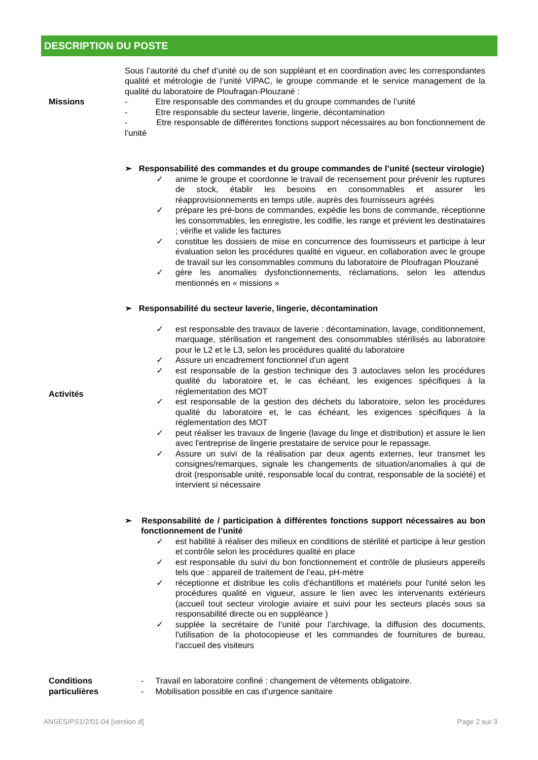DESCRIPTION DU POSTE
| Missions | Sous l’autorité du chef d’unité ou de son suppléant et en coordination avec les correspondantes qualité et métrologie de l’unité VIPAC, le groupe commande et le service management de la qualité du laboratoire de Ploufragan-Plouzané : - Etre responsable des commandes et du groupe commandes de l’unité - Etre responsable du secteur laverie, lingerie, décontamination - Etre responsable de différentes fonctions support nécessaires au bon fonctionnement de l’unité |
| Activités | ➢ Responsabilité des commandes et du groupe commandes de l’unité (secteur virologie) ✓ anime le groupe et coordonne le travail de recensement pour prévenir les ruptures de stock, établir les besoins en consommables et assurer les réapprovisionnements en temps utile, auprès des fournisseurs agréés ✓ prépare les pré-bons de commandes, expédie les bons de commande, réceptionne les consommables, les enregistre, les codifie, les range et prévient les destinataires ; vérifie et valide les factures ✓ constitue les dossiers de mise en concurrence des fournisseurs et participe à leur évaluation selon les procédures qualité en vigueur, en collaboration avec le groupe de travail sur les consommables communs du laboratoire de Ploufragan Plouzané ✓ gère les anomalies dysfonctionnements, réclamations, selon les attendus mentionnés en « missions » ➢ Responsabilité du secteur laverie, lingerie, décontamination ✓ est responsable des travaux de laverie : décontamination, lavage, conditionnement, marquage, stérilisation et rangement des consommables stérilisés au laboratoire pour le L2 et le L3, selon les procédures qualité du laboratoire ✓ Assure un encadrement fonctionnel d’un agent ✓ est responsable de la gestion technique des 3 autoclaves selon les procédures qualité du laboratoire et, le cas échéant, les exigences spécifiques à la réglementation des MOT ✓ est responsable de la gestion des déchets du laboratoire, selon les procédures qualité du laboratoire et, le cas échéant, les exigences spécifiques à la réglementation des MOT ✓ peut réaliser les travaux de lingerie (lavage du linge et distribution) et assure le lien avec l'entreprise de lingerie prestataire de service pour le repassage. ✓ Assure un suivi de la réalisation par deux agents externes, leur transmet les consignes/remarques, signale les changements de situation/anomalies à qui de droit (responsable unité, responsable local du contrat, responsable de la société) et intervient si nécessaire ➢ Responsabilité de / participation à différentes fonctions support nécessaires au bon fonctionnement de l’unité ✓ est habilité à réaliser des milieux en conditions de stérilité et participe à leur gestion et contrôle selon les procédures qualité en place ✓ est responsable du suivi du bon fonctionnement et contrôle de plusieurs appereils tels que : appareil de traitement de l’eau, pH-mètre ✓ réceptionne et distribue les colis d'échantillons et matériels pour l'unité selon les procédures qualité en vigueur, assure le lien avec les intervenants extérieurs (accueil tout secteur virologie aviaire et suivi pour les secteurs placés sous sa responsabilité directe ou en suppléance ) ✓ supplée la secrétaire de l’unité pour l’archivage, la diffusion des documents, l'utilisation de la photocopieuse et les commandes de fournitures de bureau, l’accueil des visiteurs |
| Conditions particulières | - Travail en laboratoire confiné : changement de vêtements obligatoire. - Mobilisation possible en cas d’urgence sanitaire |
ANSES/PS1/2/01-04 [version d] Page 2 sur 3